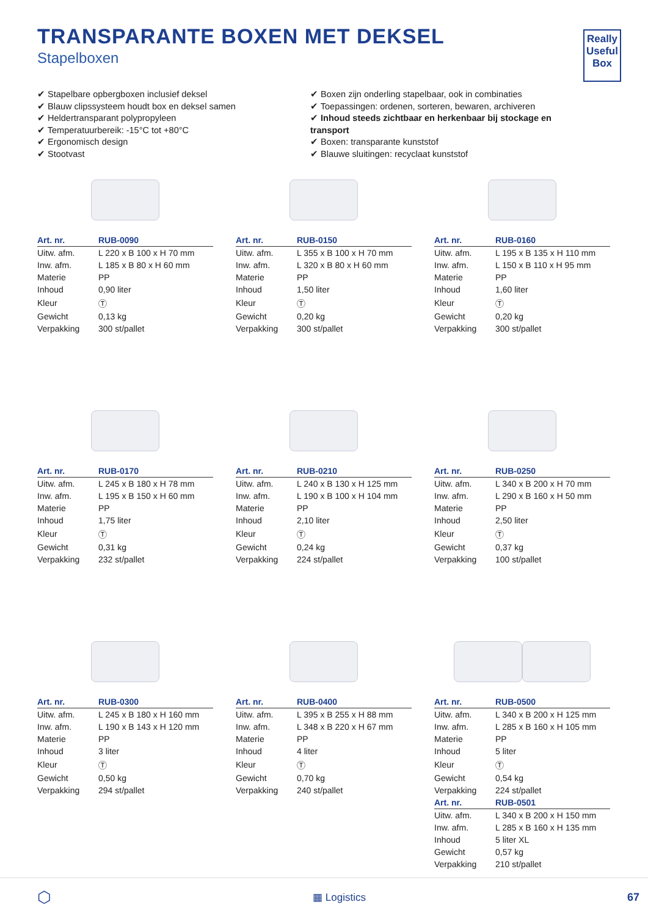Really
Useful
Box
TRANSPARANTE BOXEN MET DEKSEL
Stapelboxen
✔ Stapelbare opbergboxen inclusief deksel
✔ Blauw clipssysteem houdt box en deksel samen
✔ Heldertransparant polypropyleen
✔ Temperatuurbereik: -15°C tot +80°C
✔ Ergonomisch design
✔ Stootvast
✔ Boxen zijn onderling stapelbaar, ook in combinaties
✔ Toepassingen: ordenen, sorteren, bewaren, archiveren
✔ Inhoud steeds zichtbaar en herkenbaar bij stockage en transport
✔ Boxen: transparante kunststof
✔ Blauwe sluitingen: recyclaat kunststof
| Art. nr. | RUB-0090 |
| --- | --- |
| Uitw. afm. | L 220 x B 100 x H 70 mm |
| Inw. afm. | L 185 x B 80 x H 60 mm |
| Materie | PP |
| Inhoud | 0,90 liter |
| Kleur | Ⓣ |
| Gewicht | 0,13 kg |
| Verpakking | 300 st/pallet |
| Art. nr. | RUB-0150 |
| --- | --- |
| Uitw. afm. | L 355 x B 100 x H 70 mm |
| Inw. afm. | L 320 x B 80 x H 60 mm |
| Materie | PP |
| Inhoud | 1,50 liter |
| Kleur | Ⓣ |
| Gewicht | 0,20 kg |
| Verpakking | 300 st/pallet |
| Art. nr. | RUB-0160 |
| --- | --- |
| Uitw. afm. | L 195 x B 135 x H 110 mm |
| Inw. afm. | L 150 x B 110 x H 95 mm |
| Materie | PP |
| Inhoud | 1,60 liter |
| Kleur | Ⓣ |
| Gewicht | 0,20 kg |
| Verpakking | 300 st/pallet |
| Art. nr. | RUB-0170 |
| --- | --- |
| Uitw. afm. | L 245 x B 180 x H 78 mm |
| Inw. afm. | L 195 x B 150 x H 60 mm |
| Materie | PP |
| Inhoud | 1,75 liter |
| Kleur | Ⓣ |
| Gewicht | 0,31 kg |
| Verpakking | 232 st/pallet |
| Art. nr. | RUB-0210 |
| --- | --- |
| Uitw. afm. | L 240 x B 130 x H 125 mm |
| Inw. afm. | L 190 x B 100 x H 104 mm |
| Materie | PP |
| Inhoud | 2,10 liter |
| Kleur | Ⓣ |
| Gewicht | 0,24 kg |
| Verpakking | 224 st/pallet |
| Art. nr. | RUB-0250 |
| --- | --- |
| Uitw. afm. | L 340 x B 200 x H 70 mm |
| Inw. afm. | L 290 x B 160 x H 50 mm |
| Materie | PP |
| Inhoud | 2,50 liter |
| Kleur | Ⓣ |
| Gewicht | 0,37 kg |
| Verpakking | 100 st/pallet |
| Art. nr. | RUB-0300 |
| --- | --- |
| Uitw. afm. | L 245 x B 180 x H 160 mm |
| Inw. afm. | L 190 x B 143 x H 120 mm |
| Materie | PP |
| Inhoud | 3 liter |
| Kleur | Ⓣ |
| Gewicht | 0,50 kg |
| Verpakking | 294 st/pallet |
| Art. nr. | RUB-0400 |
| --- | --- |
| Uitw. afm. | L 395 x B 255 x H 88 mm |
| Inw. afm. | L 348 x B 220 x H 67 mm |
| Materie | PP |
| Inhoud | 4 liter |
| Kleur | Ⓣ |
| Gewicht | 0,70 kg |
| Verpakking | 240 st/pallet |
| Art. nr. | RUB-0500 |
| --- | --- |
| Uitw. afm. | L 340 x B 200 x H 125 mm |
| Inw. afm. | L 285 x B 160 x H 105 mm |
| Materie | PP |
| Inhoud | 5 liter |
| Kleur | Ⓣ |
| Gewicht | 0,54 kg |
| Verpakking | 224 st/pallet |
| Art. nr. | RUB-0501 |
| Uitw. afm. | L 340 x B 200 x H 150 mm |
| Inw. afm. | L 285 x B 160 x H 135 mm |
| Inhoud | 5 liter XL |
| Gewicht | 0,57 kg |
| Verpakking | 210 st/pallet |
⬡ ▦ Logistics 67